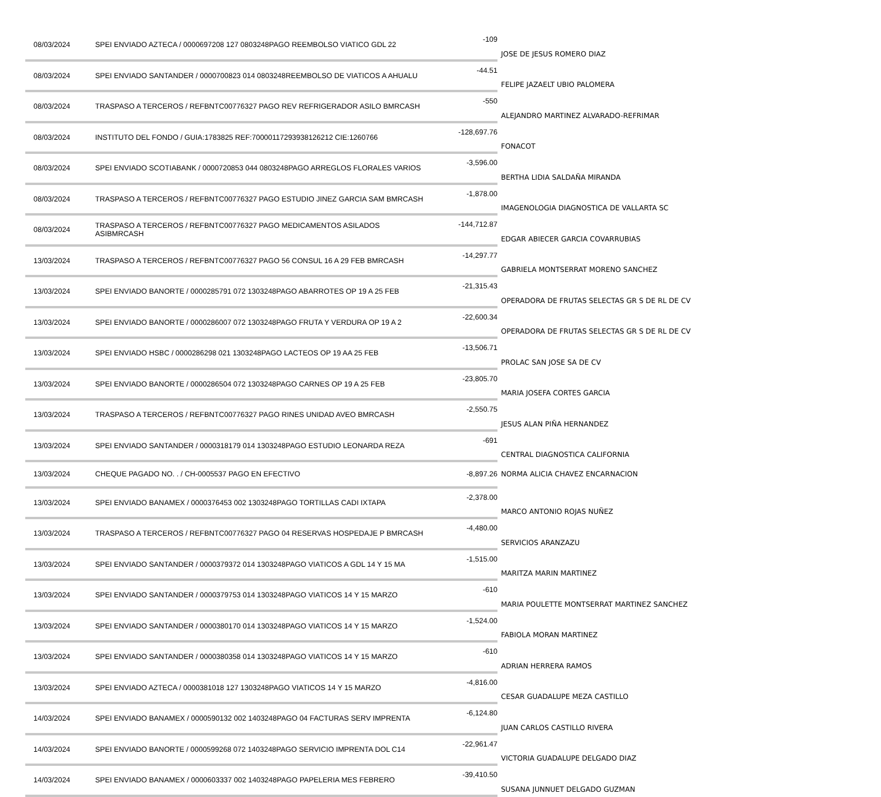| 08/03/2024 | SPEI ENVIADO AZTECA / 0000697208 127 0803248PAGO REEMBOLSO VIATICO GDL 22 | -109 | JOSE DE JESUS ROMERO DIAZ |
| 08/03/2024 | SPEI ENVIADO SANTANDER / 0000700823 014 0803248REEMBOLSO DE VIATICOS A AHUALU | -44.51 | FELIPE JAZAELT UBIO PALOMERA |
| 08/03/2024 | TRASPASO A TERCEROS / REFBNTC00776327 PAGO REV REFRIGERADOR ASILO BMRCASH | -550 | ALEJANDRO MARTINEZ ALVARADO-REFRIMAR |
| 08/03/2024 | INSTITUTO DEL FONDO / GUIA:1783825 REF:70000117293938126212 CIE:1260766 | -128,697.76 | FONACOT |
| 08/03/2024 | SPEI ENVIADO SCOTIABANK / 0000720853 044 0803248PAGO ARREGLOS FLORALES VARIOS | -3,596.00 | BERTHA LIDIA SALDAÑA MIRANDA |
| 08/03/2024 | TRASPASO A TERCEROS / REFBNTC00776327 PAGO ESTUDIO JINEZ GARCIA SAM BMRCASH | -1,878.00 | IMAGENOLOGIA DIAGNOSTICA DE VALLARTA SC |
| 08/03/2024 | TRASPASO A TERCEROS / REFBNTC00776327 PAGO MEDICAMENTOS ASILADOS ASIBMRCASH | -144,712.87 | EDGAR ABIECER GARCIA COVARRUBIAS |
| 13/03/2024 | TRASPASO A TERCEROS / REFBNTC00776327 PAGO 56 CONSUL 16 A 29 FEB BMRCASH | -14,297.77 | GABRIELA MONTSERRAT MORENO SANCHEZ |
| 13/03/2024 | SPEI ENVIADO BANORTE / 0000285791 072 1303248PAGO ABARROTES OP 19 A 25 FEB | -21,315.43 | OPERADORA DE FRUTAS SELECTAS GR S DE RL DE CV |
| 13/03/2024 | SPEI ENVIADO BANORTE / 0000286007 072 1303248PAGO FRUTA Y VERDURA OP 19 A 2 | -22,600.34 | OPERADORA DE FRUTAS SELECTAS GR S DE RL DE CV |
| 13/03/2024 | SPEI ENVIADO HSBC / 0000286298 021 1303248PAGO LACTEOS OP 19 AA 25 FEB | -13,506.71 | PROLAC SAN JOSE SA DE CV |
| 13/03/2024 | SPEI ENVIADO BANORTE / 0000286504 072 1303248PAGO CARNES OP 19 A 25 FEB | -23,805.70 | MARIA JOSEFA CORTES GARCIA |
| 13/03/2024 | TRASPASO A TERCEROS / REFBNTC00776327 PAGO RINES UNIDAD AVEO BMRCASH | -2,550.75 | JESUS ALAN PIÑA HERNANDEZ |
| 13/03/2024 | SPEI ENVIADO SANTANDER / 0000318179 014 1303248PAGO ESTUDIO LEONARDA REZA | -691 | CENTRAL DIAGNOSTICA CALIFORNIA |
| 13/03/2024 | CHEQUE PAGADO NO. . / CH-0005537 PAGO EN EFECTIVO | -8,897.26 | NORMA ALICIA CHAVEZ ENCARNACION |
| 13/03/2024 | SPEI ENVIADO BANAMEX / 0000376453 002 1303248PAGO TORTILLAS CADI IXTAPA | -2,378.00 | MARCO ANTONIO ROJAS NUÑEZ |
| 13/03/2024 | TRASPASO A TERCEROS / REFBNTC00776327 PAGO 04 RESERVAS HOSPEDAJE P BMRCASH | -4,480.00 | SERVICIOS ARANZAZU |
| 13/03/2024 | SPEI ENVIADO SANTANDER / 0000379372 014 1303248PAGO VIATICOS A GDL 14 Y 15 MA | -1,515.00 | MARITZA MARIN MARTINEZ |
| 13/03/2024 | SPEI ENVIADO SANTANDER / 0000379753 014 1303248PAGO VIATICOS 14 Y 15 MARZO | -610 | MARIA POULETTE MONTSERRAT MARTINEZ SANCHEZ |
| 13/03/2024 | SPEI ENVIADO SANTANDER / 0000380170 014 1303248PAGO VIATICOS 14 Y 15 MARZO | -1,524.00 | FABIOLA MORAN MARTINEZ |
| 13/03/2024 | SPEI ENVIADO SANTANDER / 0000380358 014 1303248PAGO VIATICOS 14 Y 15 MARZO | -610 | ADRIAN HERRERA RAMOS |
| 13/03/2024 | SPEI ENVIADO AZTECA / 0000381018 127 1303248PAGO VIATICOS 14 Y 15 MARZO | -4,816.00 | CESAR GUADALUPE MEZA CASTILLO |
| 14/03/2024 | SPEI ENVIADO BANAMEX / 0000590132 002 1403248PAGO 04 FACTURAS SERV IMPRENTA | -6,124.80 | JUAN CARLOS CASTILLO RIVERA |
| 14/03/2024 | SPEI ENVIADO BANORTE / 0000599268 072 1403248PAGO SERVICIO IMPRENTA DOL C14 | -22,961.47 | VICTORIA GUADALUPE DELGADO DIAZ |
| 14/03/2024 | SPEI ENVIADO BANAMEX / 0000603337 002 1403248PAGO PAPELERIA MES FEBRERO | -39,410.50 | SUSANA JUNNUET DELGADO GUZMAN |